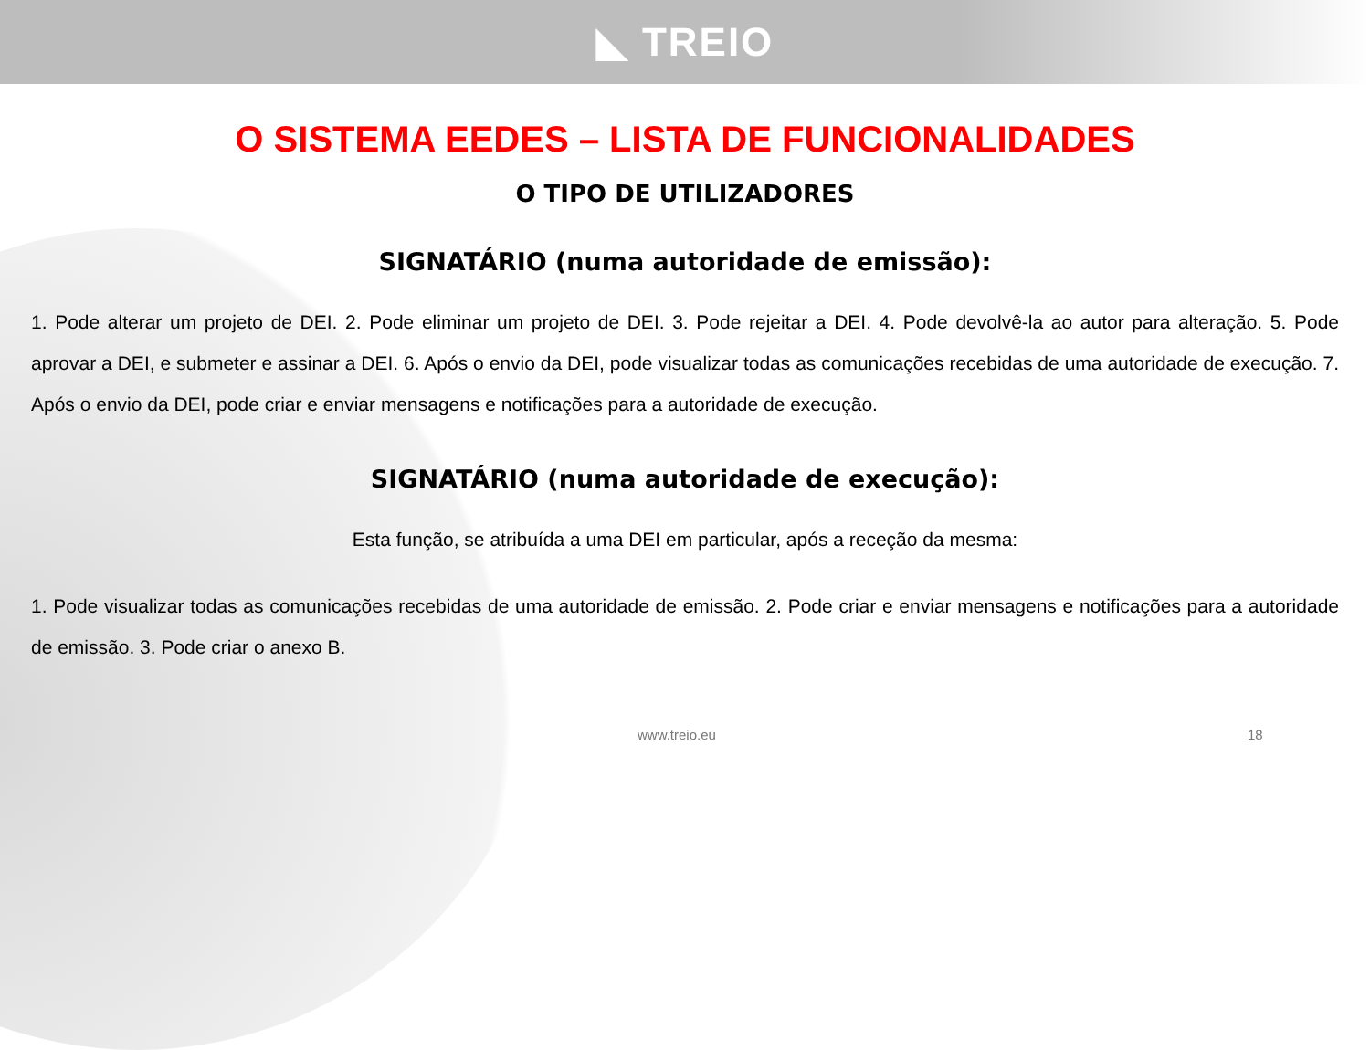◣ TREIO
O SISTEMA EEDES – LISTA DE FUNCIONALIDADES
O TIPO DE UTILIZADORES
SIGNATÁRIO (numa autoridade de emissão):
1. Pode alterar um projeto de DEI. 2. Pode eliminar um projeto de DEI. 3. Pode rejeitar a DEI. 4. Pode devolvê-la ao autor para alteração. 5. Pode aprovar a DEI, e submeter e assinar a DEI. 6. Após o envio da DEI, pode visualizar todas as comunicações recebidas de uma autoridade de execução. 7. Após o envio da DEI, pode criar e enviar mensagens e notificações para a autoridade de execução.
SIGNATÁRIO (numa autoridade de execução):
Esta função, se atribuída a uma DEI em particular, após a receção da mesma:
1. Pode visualizar todas as comunicações recebidas de uma autoridade de emissão. 2. Pode criar e enviar mensagens e notificações para a autoridade de emissão. 3. Pode criar o anexo B.
www.treio.eu 18